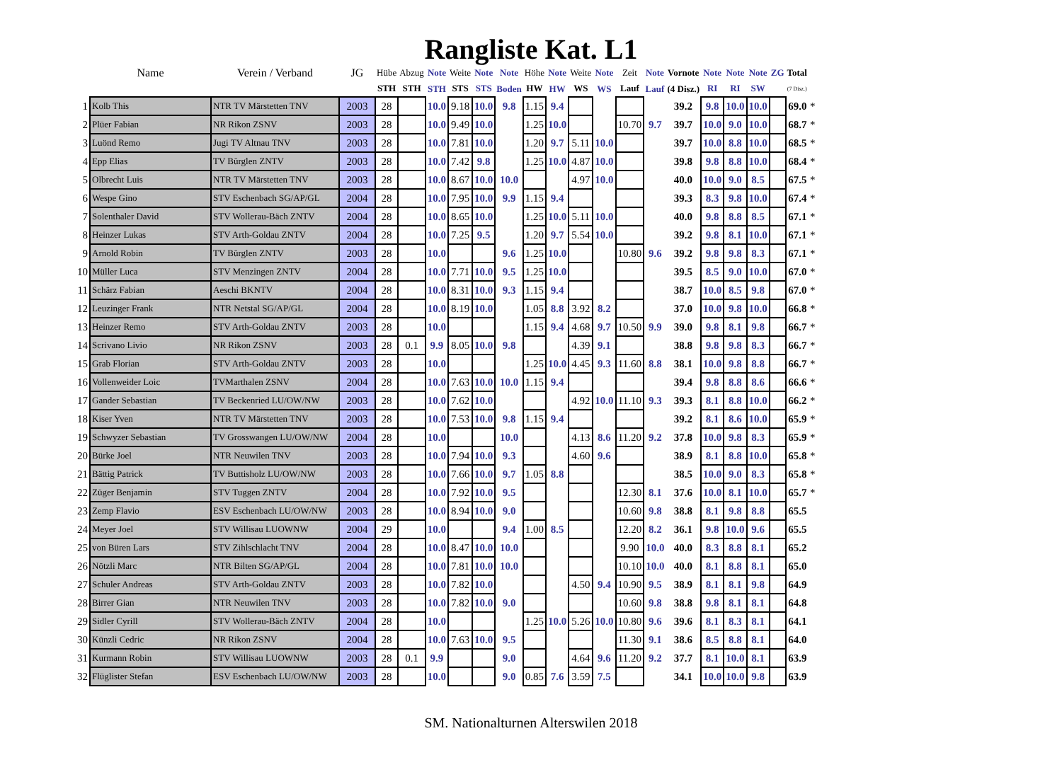Rangliste Kat. L1
| | Name | Verein / Verband | JG | Hübe | Abzug | Note | Weite | Note | Note | Höhe | Note | Weite | Note | Zeit | Note | Vornote | Note | Note | Note | ZG | Total | |
| --- | --- | --- | --- | --- | --- | --- | --- | --- | --- | --- | --- | --- | --- | --- | --- | --- | --- | --- | --- | --- | --- | --- |
| | | | | STH | STH | STH | STS | STS | Boden | HW | HW | WS | WS | Lauf | Lauf | (4 Disz.) | RI | RI | SW | | (7 Disz.) | |
| 1 | Kolb This | NTR TV Märstetten TNV | 2003 | 28 | | 10.0 | 9.18 | 10.0 | 9.8 | 1.15 | 9.4 | | | | | 39.2 | 9.8 | 10.0 | 10.0 | | 69.0 | * |
| 2 | Plüer Fabian | NR Rikon ZSNV | 2003 | 28 | | 10.0 | 9.49 | 10.0 | | 1.25 | 10.0 | | | 10.70 | 9.7 | 39.7 | 10.0 | 9.0 | 10.0 | | 68.7 | * |
| 3 | Luönd Remo | Jugi TV Altnau TNV | 2003 | 28 | | 10.0 | 7.81 | 10.0 | | 1.20 | 9.7 | 5.11 | 10.0 | | | 39.7 | 10.0 | 8.8 | 10.0 | | 68.5 | * |
| 4 | Epp Elias | TV Bürglen ZNTV | 2003 | 28 | | 10.0 | 7.42 | 9.8 | | 1.25 | 10.0 | 4.87 | 10.0 | | | 39.8 | 9.8 | 8.8 | 10.0 | | 68.4 | * |
| 5 | Olbrecht Luis | NTR TV Märstetten TNV | 2003 | 28 | | 10.0 | 8.67 | 10.0 | 10.0 | | | 4.97 | 10.0 | | | 40.0 | 10.0 | 9.0 | 8.5 | | 67.5 | * |
| 6 | Wespe Gino | STV Eschenbach SG/AP/GL | 2004 | 28 | | 10.0 | 7.95 | 10.0 | 9.9 | 1.15 | 9.4 | | | | | 39.3 | 8.3 | 9.8 | 10.0 | | 67.4 | * |
| 7 | Solenthaler David | STV Wollerau-Bäch ZNTV | 2004 | 28 | | 10.0 | 8.65 | 10.0 | | 1.25 | 10.0 | 5.11 | 10.0 | | | 40.0 | 9.8 | 8.8 | 8.5 | | 67.1 | * |
| 8 | Heinzer Lukas | STV Arth-Goldau ZNTV | 2004 | 28 | | 10.0 | 7.25 | 9.5 | | 1.20 | 9.7 | 5.54 | 10.0 | | | 39.2 | 9.8 | 8.1 | 10.0 | | 67.1 | * |
| 9 | Arnold Robin | TV Bürglen ZNTV | 2003 | 28 | | 10.0 | | | 9.6 | 1.25 | 10.0 | | | 10.80 | 9.6 | 39.2 | 9.8 | 9.8 | 8.3 | | 67.1 | * |
| 10 | Müller Luca | STV Menzingen ZNTV | 2004 | 28 | | 10.0 | 7.71 | 10.0 | 9.5 | 1.25 | 10.0 | | | | | 39.5 | 8.5 | 9.0 | 10.0 | | 67.0 | * |
| 11 | Schärz Fabian | Aeschi BKNTV | 2004 | 28 | | 10.0 | 8.31 | 10.0 | 9.3 | 1.15 | 9.4 | | | | | 38.7 | 10.0 | 8.5 | 9.8 | | 67.0 | * |
| 12 | Leuzinger Frank | NTR Netstal SG/AP/GL | 2004 | 28 | | 10.0 | 8.19 | 10.0 | | 1.05 | 8.8 | 3.92 | 8.2 | | | 37.0 | 10.0 | 9.8 | 10.0 | | 66.8 | * |
| 13 | Heinzer Remo | STV Arth-Goldau ZNTV | 2003 | 28 | | 10.0 | | | | 1.15 | 9.4 | 4.68 | 9.7 | 10.50 | 9.9 | 39.0 | 9.8 | 8.1 | 9.8 | | 66.7 | * |
| 14 | Scrivano Livio | NR Rikon ZSNV | 2003 | 28 | 0.1 | 9.9 | 8.05 | 10.0 | 9.8 | | | 4.39 | 9.1 | | | 38.8 | 9.8 | 9.8 | 8.3 | | 66.7 | * |
| 15 | Grab Florian | STV Arth-Goldau ZNTV | 2003 | 28 | | 10.0 | | | | 1.25 | 10.0 | 4.45 | 9.3 | 11.60 | 8.8 | 38.1 | 10.0 | 9.8 | 8.8 | | 66.7 | * |
| 16 | Vollenweider Loic | TVMarthalen ZSNV | 2004 | 28 | | 10.0 | 7.63 | 10.0 | 10.0 | 1.15 | 9.4 | | | | | 39.4 | 9.8 | 8.8 | 8.6 | | 66.6 | * |
| 17 | Gander Sebastian | TV Beckenried LU/OW/NW | 2003 | 28 | | 10.0 | 7.62 | 10.0 | | | | 4.92 | 10.0 | 11.10 | 9.3 | 39.3 | 8.1 | 8.8 | 10.0 | | 66.2 | * |
| 18 | Kiser Yven | NTR TV Märstetten TNV | 2003 | 28 | | 10.0 | 7.53 | 10.0 | 9.8 | 1.15 | 9.4 | | | | | 39.2 | 8.1 | 8.6 | 10.0 | | 65.9 | * |
| 19 | Schwyzer Sebastian | TV Grosswangen LU/OW/NW | 2004 | 28 | | 10.0 | | | 10.0 | | | 4.13 | 8.6 | 11.20 | 9.2 | 37.8 | 10.0 | 9.8 | 8.3 | | 65.9 | * |
| 20 | Bürke Joel | NTR Neuwilen TNV | 2003 | 28 | | 10.0 | 7.94 | 10.0 | 9.3 | | | 4.60 | 9.6 | | | 38.9 | 8.1 | 8.8 | 10.0 | | 65.8 | * |
| 21 | Bättig Patrick | TV Buttisholz LU/OW/NW | 2003 | 28 | | 10.0 | 7.66 | 10.0 | 9.7 | 1.05 | 8.8 | | | | | 38.5 | 10.0 | 9.0 | 8.3 | | 65.8 | * |
| 22 | Züger Benjamin | STV Tuggen ZNTV | 2004 | 28 | | 10.0 | 7.92 | 10.0 | 9.5 | | | | | 12.30 | 8.1 | 37.6 | 10.0 | 8.1 | 10.0 | | 65.7 | * |
| 23 | Zemp Flavio | ESV Eschenbach LU/OW/NW | 2003 | 28 | | 10.0 | 8.94 | 10.0 | 9.0 | | | | | 10.60 | 9.8 | 38.8 | 8.1 | 9.8 | 8.8 | | 65.5 | |
| 24 | Meyer Joel | STV Willisau LUOWNW | 2004 | 29 | | 10.0 | | | 9.4 | 1.00 | 8.5 | | | 12.20 | 8.2 | 36.1 | 9.8 | 10.0 | 9.6 | | 65.5 | |
| 25 | von Büren Lars | STV Zihlschlacht TNV | 2004 | 28 | | 10.0 | 8.47 | 10.0 | 10.0 | | | | | 9.90 | 10.0 | 40.0 | 8.3 | 8.8 | 8.1 | | 65.2 | |
| 26 | Nötzli Marc | NTR Bilten SG/AP/GL | 2004 | 28 | | 10.0 | 7.81 | 10.0 | 10.0 | | | | | 10.10 | 10.0 | 40.0 | 8.1 | 8.8 | 8.1 | | 65.0 | |
| 27 | Schuler Andreas | STV Arth-Goldau ZNTV | 2003 | 28 | | 10.0 | 7.82 | 10.0 | | | | 4.50 | 9.4 | 10.90 | 9.5 | 38.9 | 8.1 | 8.1 | 9.8 | | 64.9 | |
| 28 | Birrer Gian | NTR Neuwilen TNV | 2003 | 28 | | 10.0 | 7.82 | 10.0 | 9.0 | | | | | 10.60 | 9.8 | 38.8 | 9.8 | 8.1 | 8.1 | | 64.8 | |
| 29 | Sidler Cyrill | STV Wollerau-Bäch ZNTV | 2004 | 28 | | 10.0 | | | | 1.25 | 10.0 | 5.26 | 10.0 | 10.80 | 9.6 | 39.6 | 8.1 | 8.3 | 8.1 | | 64.1 | |
| 30 | Künzli Cedric | NR Rikon ZSNV | 2004 | 28 | | 10.0 | 7.63 | 10.0 | 9.5 | | | | | 11.30 | 9.1 | 38.6 | 8.5 | 8.8 | 8.1 | | 64.0 | |
| 31 | Kurmann Robin | STV Willisau LUOWNW | 2003 | 28 | 0.1 | 9.9 | | | 9.0 | | | 4.64 | 9.6 | 11.20 | 9.2 | 37.7 | 8.1 | 10.0 | 8.1 | | 63.9 | |
| 32 | Flüglister Stefan | ESV Eschenbach LU/OW/NW | 2003 | 28 | | 10.0 | | | 9.0 | 0.85 | 7.6 | 3.59 | 7.5 | | | 34.1 | 10.0 | 10.0 | 9.8 | | 63.9 | |
SM. Nationalturnen Alterswilen 2018